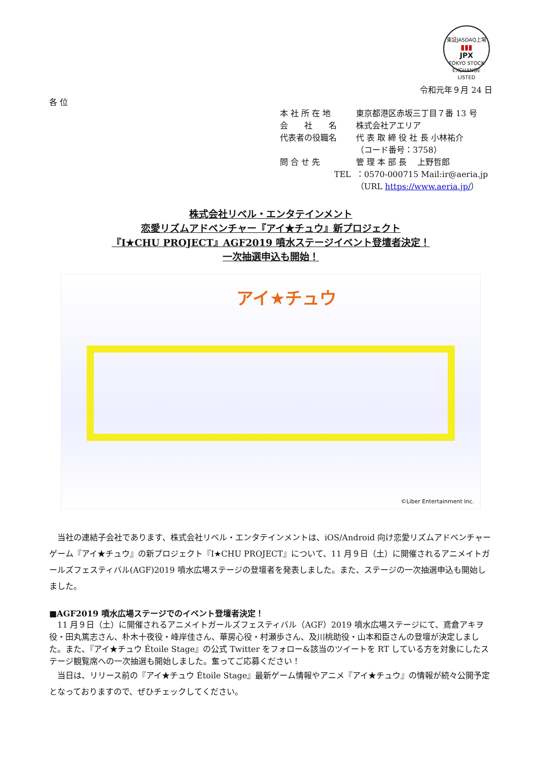東証JASDAQ上場
▮▮▮
JPX
TOKYO STOCK EXCHANGE LISTED
令和元年９月 24 日
各 位
本 社 所 在 地 東京都港区赤坂三丁目７番 13 号
会　　社　　名 株式会社アエリア
代表者の役職名 代 表 取 締 役 社 長 小林祐介
（コード番号：3758）
問 合 せ 先 管 理 本 部 長　 上野哲郎
TEL ：0570-000715 Mail:ir@aeria.jp
（URL https://www.aeria.jp/）
株式会社リベル・エンタテインメント
恋愛リズムアドベンチャー『アイ★チュウ』新プロジェクト
『I★CHU PROJECT』AGF2019 噴水ステージイベント登壇者決定！
一次抽選申込も開始！
アイ★チュウ
©Liber Entertainment Inc.
　当社の連結子会社であります、株式会社リベル・エンタテインメントは、iOS/Android 向け恋愛リズムアドベンチャーゲーム『アイ★チュウ』の新プロジェクト『I★CHU PROJECT』について、11 月９日（土）に開催されるアニメイトガールズフェスティバル(AGF)2019 噴水広場ステージの登壇者を発表しました。また、ステージの一次抽選申込も開始しました。
■AGF2019 噴水広場ステージでのイベント登壇者決定！
　11 月９日（土）に開催されるアニメイトガールズフェスティバル（AGF）2019 噴水広場ステージにて、鳶倉アキヲ役・田丸篤志さん、朴木十夜役・峰岸佳さん、華房心役・村瀬歩さん、及川桃助役・山本和臣さんの登壇が決定しました。また、『アイ★チュウ Étoile Stage』の公式 Twitter をフォロー&該当のツイートを RT している方を対象にしたステージ観覧席への一次抽選も開始しました。奮ってご応募ください！
　当日は、リリース前の『アイ★チュウ Étoile Stage』最新ゲーム情報やアニメ『アイ★チュウ』の情報が続々公開予定となっておりますので、ぜひチェックしてください。